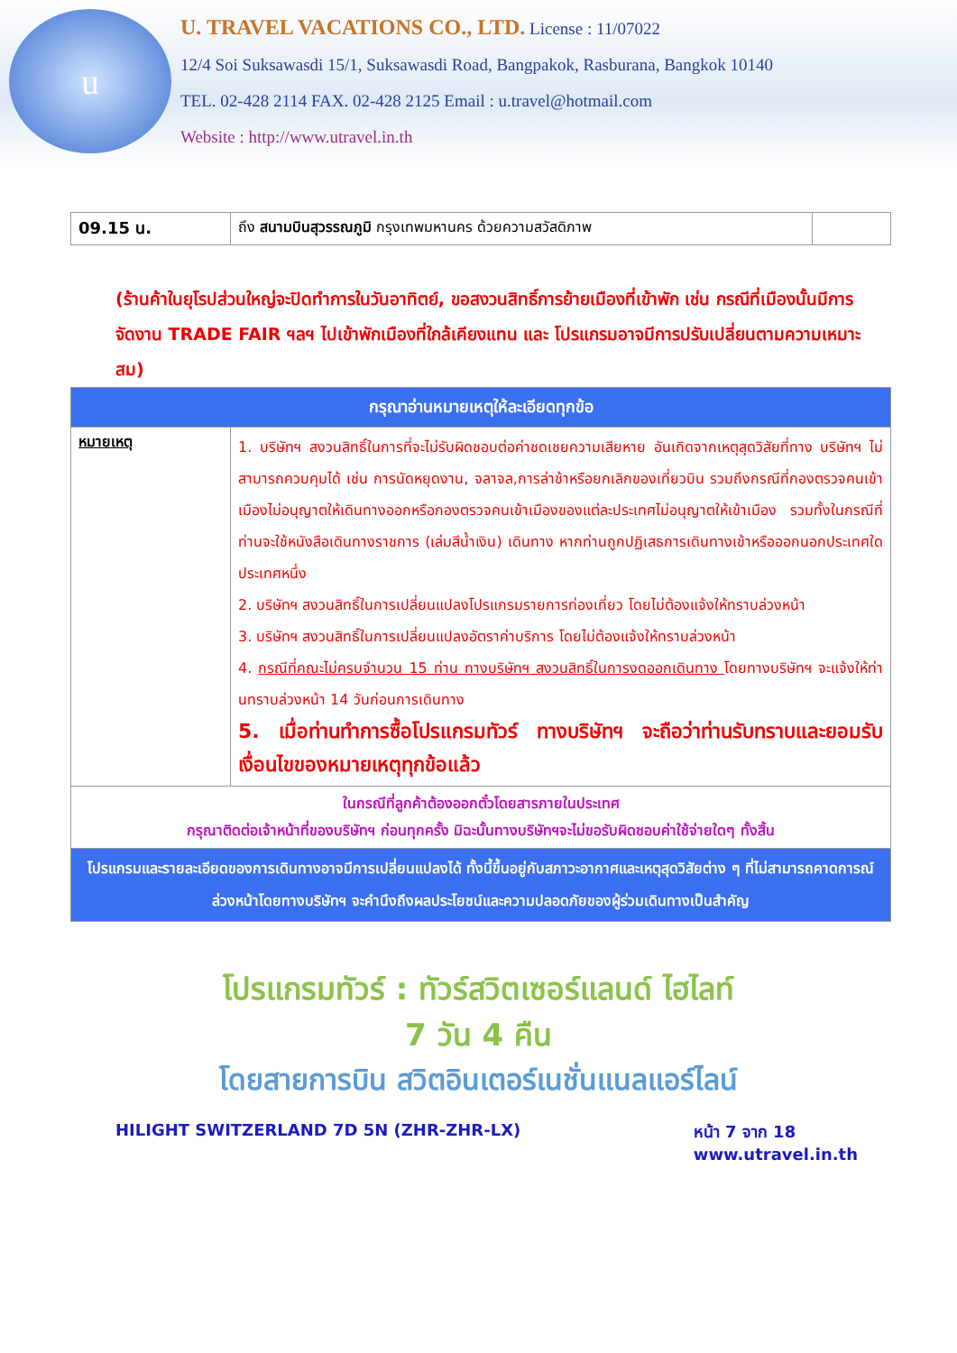u
U. TRAVEL VACATIONS CO., LTD. License : 11/07022
12/4 Soi Suksawasdi 15/1, Suksawasdi Road, Bangpakok, Rasburana, Bangkok 10140
TEL. 02-428 2114 FAX. 02-428 2125 Email : u.travel@hotmail.com
Website : http://www.utravel.in.th
| 09.15 น. | ถึง สนามบินสุวรรณภูมิ กรุงเทพมหานคร ด้วยความสวัสดิภาพ | |
(ร้านค้าในยุโรปส่วนใหญ่จะปิดทำการในวันอาทิตย์, ขอสงวนสิทธิ์การย้ายเมืองที่เข้าพัก เช่น กรณีที่เมืองนั้นมีการจัดงาน TRADE FAIR ฯลฯ ไปเข้าพักเมืองที่ใกล้เคียงแทน และ โปรแกรมอาจมีการปรับเปลี่ยนตามความเหมาะสม)
| กรุณาอ่านหมายเหตุให้ละเอียดทุกข้อ | |
| หมายเหตุ | 1. บริษัทฯ สงวนสิทธิ์ในการที่จะไม่รับผิดชอบต่อค่าชดเชยความเสียหาย อันเกิดจากเหตุสุดวิสัยที่ทาง บริษัทฯ ไม่สามารถควบคุมได้ เช่น การนัดหยุดงาน, จลาจล,การล่าช้าหรือยกเลิกของเที่ยวบิน รวมถึงกรณีที่กองตรวจคนเข้าเมืองไม่อนุญาตให้เดินทางออกหรือกองตรวจคนเข้าเมืองของแต่ละประเทศไม่อนุญาตให้เข้าเมือง รวมทั้งในกรณีที่ท่านจะใช้หนังสือเดินทางราชการ (เล่มสีน้ำเงิน) เดินทาง หากท่านถูกปฏิเสธการเดินทางเข้าหรือออกนอกประเทศใดประเทศหนึ่ง 2. บริษัทฯ สงวนสิทธิ์ในการเปลี่ยนแปลงโปรแกรมรายการท่องเที่ยว โดยไม่ต้องแจ้งให้ทราบล่วงหน้า 3. บริษัทฯ สงวนสิทธิ์ในการเปลี่ยนแปลงอัตราค่าบริการ โดยไม่ต้องแจ้งให้ทราบล่วงหน้า 4. กรณีที่คณะไม่ครบจำนวน 15 ท่าน ทางบริษัทฯ สงวนสิทธิ์ในการงดออกเดินทาง โดยทางบริษัทฯ จะแจ้งให้ท่านทราบล่วงหน้า 14 วันก่อนการเดินทาง 5. เมื่อท่านทำการซื้อโปรแกรมทัวร์ ทางบริษัทฯ จะถือว่าท่านรับทราบและยอมรับเงื่อนไขของหมายเหตุทุกข้อแล้ว |
| ในกรณีที่ลูกค้าต้องออกตั๋วโดยสารภายในประเทศ กรุณาติดต่อเจ้าหน้าที่ของบริษัทฯ ก่อนทุกครั้ง มิฉะนั้นทางบริษัทฯจะไม่ขอรับผิดชอบค่าใช้จ่ายใดๆ ทั้งสิ้น | |
| โปรแกรมและรายละเอียดของการเดินทางอาจมีการเปลี่ยนแปลงได้ ทั้งนี้ขึ้นอยู่กับสภาวะอากาศและเหตุสุดวิสัยต่าง ๆ ที่ไม่สามารถคาดการณ์ล่วงหน้าโดยทางบริษัทฯ จะคำนึงถึงผลประโยชน์และความปลอดภัยของผู้ร่วมเดินทางเป็นสำคัญ | |
โปรแกรมทัวร์ : ทัวร์สวิตเซอร์แลนด์ ไฮไลท์
7 วัน 4 คืน
โดยสายการบิน สวิตอินเตอร์เนชั่นแนลแอร์ไลน์
HILIGHT SWITZERLAND 7D 5N (ZHR-ZHR-LX) หน้า 7 จาก 18
www.utravel.in.th